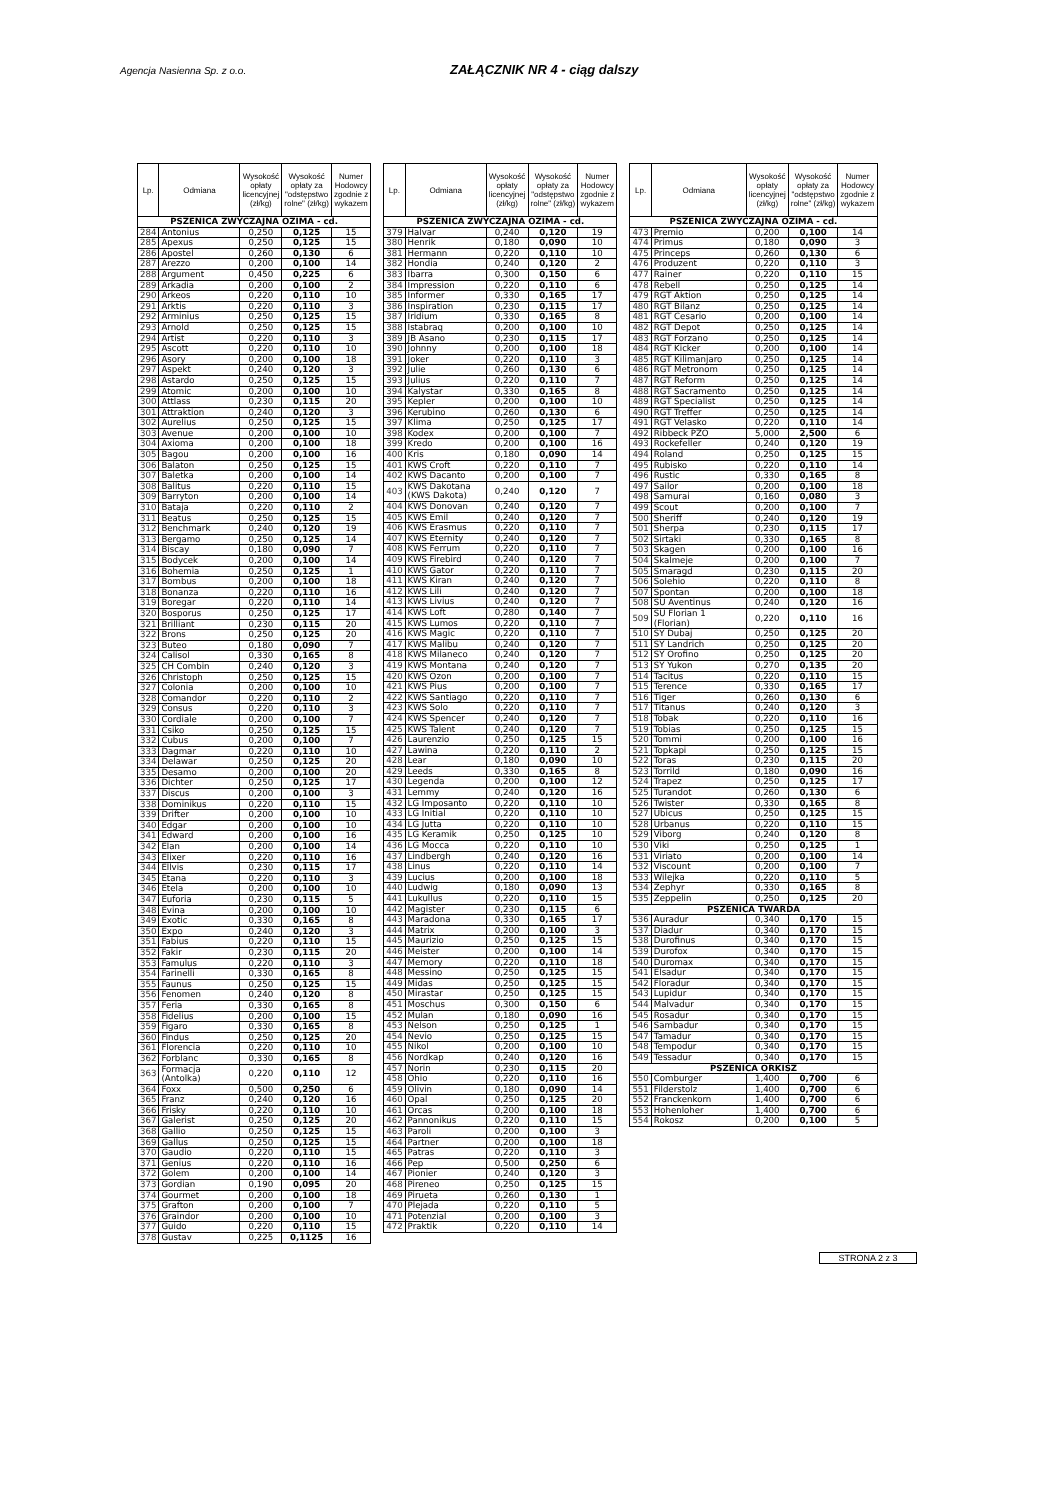Agencja Nasienna Sp. z o.o.
ZAŁĄCZNIK NR 4 - ciąg dalszy
| Lp. | Odmiana | Wysokość opłaty licencyjnej (zł/kg) | Wysokość opłaty za "odstępstwo rolne" (zł/kg) | Numer Hodowcy zgodnie z wykazem |
| --- | --- | --- | --- | --- |
| PSZENICA ZWYCZAJNA OZIMA - cd. | | | | |
| 284 | Antonius | 0,250 | 0,125 | 15 |
| 285 | Apexus | 0,250 | 0,125 | 15 |
| 286 | Apostel | 0,260 | 0,130 | 6 |
| 287 | Arezzo | 0,200 | 0,100 | 14 |
| 288 | Argument | 0,450 | 0,225 | 6 |
| 289 | Arkadia | 0,200 | 0,100 | 2 |
| 290 | Arkeos | 0,220 | 0,110 | 10 |
| 291 | Arktis | 0,220 | 0,110 | 3 |
| 292 | Arminius | 0,250 | 0,125 | 15 |
| 293 | Arnold | 0,250 | 0,125 | 15 |
| 294 | Artist | 0,220 | 0,110 | 3 |
| 295 | Ascott | 0,220 | 0,110 | 10 |
| 296 | Asory | 0,200 | 0,100 | 18 |
| 297 | Aspekt | 0,240 | 0,120 | 3 |
| 298 | Astardo | 0,250 | 0,125 | 15 |
| 299 | Atomic | 0,200 | 0,100 | 10 |
| 300 | Attlass | 0,230 | 0,115 | 20 |
| 301 | Attraktion | 0,240 | 0,120 | 3 |
| 302 | Aurelius | 0,250 | 0,125 | 15 |
| 303 | Avenue | 0,200 | 0,100 | 10 |
| 304 | Axioma | 0,200 | 0,100 | 18 |
| 305 | Bagou | 0,200 | 0,100 | 16 |
| 306 | Balaton | 0,250 | 0,125 | 15 |
| 307 | Baletka | 0,200 | 0,100 | 14 |
| 308 | Balitus | 0,220 | 0,110 | 15 |
| 309 | Barryton | 0,200 | 0,100 | 14 |
| 310 | Bataja | 0,220 | 0,110 | 2 |
| 311 | Beatus | 0,250 | 0,125 | 15 |
| 312 | Benchmark | 0,240 | 0,120 | 19 |
| 313 | Bergamo | 0,250 | 0,125 | 14 |
| 314 | Biscay | 0,180 | 0,090 | 7 |
| 315 | Bodycek | 0,200 | 0,100 | 14 |
| 316 | Bohemia | 0,250 | 0,125 | 1 |
| 317 | Bombus | 0,200 | 0,100 | 18 |
| 318 | Bonanza | 0,220 | 0,110 | 16 |
| 319 | Boregar | 0,220 | 0,110 | 14 |
| 320 | Bosporus | 0,250 | 0,125 | 17 |
| 321 | Brilliant | 0,230 | 0,115 | 20 |
| 322 | Brons | 0,250 | 0,125 | 20 |
| 323 | Buteo | 0,180 | 0,090 | 7 |
| 324 | Calisol | 0,330 | 0,165 | 8 |
| 325 | CH Combin | 0,240 | 0,120 | 3 |
| 326 | Christoph | 0,250 | 0,125 | 15 |
| 327 | Colonia | 0,200 | 0,100 | 10 |
| 328 | Comandor | 0,220 | 0,110 | 2 |
| 329 | Consus | 0,220 | 0,110 | 3 |
| 330 | Cordiale | 0,200 | 0,100 | 7 |
| 331 | Csiko | 0,250 | 0,125 | 15 |
| 332 | Cubus | 0,200 | 0,100 | 7 |
| 333 | Dagmar | 0,220 | 0,110 | 10 |
| 334 | Delawar | 0,250 | 0,125 | 20 |
| 335 | Desamo | 0,200 | 0,100 | 20 |
| 336 | Dichter | 0,250 | 0,125 | 17 |
| 337 | Discus | 0,200 | 0,100 | 3 |
| 338 | Dominikus | 0,220 | 0,110 | 15 |
| 339 | Drifter | 0,200 | 0,100 | 10 |
| 340 | Edgar | 0,200 | 0,100 | 10 |
| 341 | Edward | 0,200 | 0,100 | 16 |
| 342 | Elan | 0,200 | 0,100 | 14 |
| 343 | Elixer | 0,220 | 0,110 | 16 |
| 344 | Ellvis | 0,230 | 0,115 | 17 |
| 345 | Etana | 0,220 | 0,110 | 3 |
| 346 | Etela | 0,200 | 0,100 | 10 |
| 347 | Euforia | 0,230 | 0,115 | 5 |
| 348 | Evina | 0,200 | 0,100 | 10 |
| 349 | Exotic | 0,330 | 0,165 | 8 |
| 350 | Expo | 0,240 | 0,120 | 3 |
| 351 | Fabius | 0,220 | 0,110 | 15 |
| 352 | Fakir | 0,230 | 0,115 | 20 |
| 353 | Famulus | 0,220 | 0,110 | 3 |
| 354 | Farinelli | 0,330 | 0,165 | 8 |
| 355 | Faunus | 0,250 | 0,125 | 15 |
| 356 | Fenomen | 0,240 | 0,120 | 8 |
| 357 | Feria | 0,330 | 0,165 | 8 |
| 358 | Fidelius | 0,200 | 0,100 | 15 |
| 359 | Figaro | 0,330 | 0,165 | 8 |
| 360 | Findus | 0,250 | 0,125 | 20 |
| 361 | Florencia | 0,220 | 0,110 | 10 |
| 362 | Forblanc | 0,330 | 0,165 | 8 |
| 363 | Formacja (Antolka) | 0,220 | 0,110 | 12 |
| 364 | Foxx | 0,500 | 0,250 | 6 |
| 365 | Franz | 0,240 | 0,120 | 16 |
| 366 | Frisky | 0,220 | 0,110 | 10 |
| 367 | Galerist | 0,250 | 0,125 | 20 |
| 368 | Gallio | 0,250 | 0,125 | 15 |
| 369 | Gallus | 0,250 | 0,125 | 15 |
| 370 | Gaudio | 0,220 | 0,110 | 15 |
| 371 | Genius | 0,220 | 0,110 | 16 |
| 372 | Golem | 0,200 | 0,100 | 14 |
| 373 | Gordian | 0,190 | 0,095 | 20 |
| 374 | Gourmet | 0,200 | 0,100 | 18 |
| 375 | Grafton | 0,200 | 0,100 | 7 |
| 376 | Graindor | 0,200 | 0,100 | 10 |
| 377 | Guido | 0,220 | 0,110 | 15 |
| 378 | Gustav | 0,225 | 0,1125 | 16 |
| Lp. | Odmiana | Wysokość opłaty licencyjnej (zł/kg) | Wysokość opłaty za "odstępstwo rolne" (zł/kg) | Numer Hodowcy zgodnie z wykazem |
| --- | --- | --- | --- | --- |
| PSZENICA ZWYCZAJNA OZIMA - cd. | | | | |
| 379 | Halvar | 0,240 | 0,120 | 19 |
| 380 | Henrik | 0,180 | 0,090 | 10 |
| 381 | Hermann | 0,220 | 0,110 | 10 |
| 382 | Hondia | 0,240 | 0,120 | 2 |
| 383 | Ibarra | 0,300 | 0,150 | 6 |
| 384 | Impression | 0,220 | 0,110 | 6 |
| 385 | Informer | 0,330 | 0,165 | 17 |
| 386 | Inspiration | 0,230 | 0,115 | 17 |
| 387 | Iridium | 0,330 | 0,165 | 8 |
| 388 | Istabraq | 0,200 | 0,100 | 10 |
| 389 | JB Asano | 0,230 | 0,115 | 17 |
| 390 | Johnny | 0,200 | 0,100 | 18 |
| 391 | Joker | 0,220 | 0,110 | 3 |
| 392 | Julie | 0,260 | 0,130 | 6 |
| 393 | Julius | 0,220 | 0,110 | 7 |
| 394 | Kalystar | 0,330 | 0,165 | 8 |
| 395 | Kepler | 0,200 | 0,100 | 10 |
| 396 | Kerubino | 0,260 | 0,130 | 6 |
| 397 | Klima | 0,250 | 0,125 | 17 |
| 398 | Kodex | 0,200 | 0,100 | 7 |
| 399 | Kredo | 0,200 | 0,100 | 16 |
| 400 | Kris | 0,180 | 0,090 | 14 |
| 401 | KWS Croft | 0,220 | 0,110 | 7 |
| 402 | KWS Dacanto | 0,200 | 0,100 | 7 |
| 403 | KWS Dakotana (KWS Dakota) | 0,240 | 0,120 | 7 |
| 404 | KWS Donovan | 0,240 | 0,120 | 7 |
| 405 | KWS Emil | 0,240 | 0,120 | 7 |
| 406 | KWS Erasmus | 0,220 | 0,110 | 7 |
| 407 | KWS Eternity | 0,240 | 0,120 | 7 |
| 408 | KWS Ferrum | 0,220 | 0,110 | 7 |
| 409 | KWS Firebird | 0,240 | 0,120 | 7 |
| 410 | KWS Gator | 0,220 | 0,110 | 7 |
| 411 | KWS Kiran | 0,240 | 0,120 | 7 |
| 412 | KWS Lili | 0,240 | 0,120 | 7 |
| 413 | KWS Livius | 0,240 | 0,120 | 7 |
| 414 | KWS Loft | 0,280 | 0,140 | 7 |
| 415 | KWS Lumos | 0,220 | 0,110 | 7 |
| 416 | KWS Magic | 0,220 | 0,110 | 7 |
| 417 | KWS Malibu | 0,240 | 0,120 | 7 |
| 418 | KWS Milaneco | 0,240 | 0,120 | 7 |
| 419 | KWS Montana | 0,240 | 0,120 | 7 |
| 420 | KWS Ozon | 0,200 | 0,100 | 7 |
| 421 | KWS Pius | 0,200 | 0,100 | 7 |
| 422 | KWS Santiago | 0,220 | 0,110 | 7 |
| 423 | KWS Solo | 0,220 | 0,110 | 7 |
| 424 | KWS Spencer | 0,240 | 0,120 | 7 |
| 425 | KWS Talent | 0,240 | 0,120 | 7 |
| 426 | Laurenzio | 0,250 | 0,125 | 15 |
| 427 | Lawina | 0,220 | 0,110 | 2 |
| 428 | Lear | 0,180 | 0,090 | 10 |
| 429 | Leeds | 0,330 | 0,165 | 8 |
| 430 | Legenda | 0,200 | 0,100 | 12 |
| 431 | Lemmy | 0,240 | 0,120 | 16 |
| 432 | LG Imposanto | 0,220 | 0,110 | 10 |
| 433 | LG Initial | 0,220 | 0,110 | 10 |
| 434 | LG Jutta | 0,220 | 0,110 | 10 |
| 435 | LG Keramik | 0,250 | 0,125 | 10 |
| 436 | LG Mocca | 0,220 | 0,110 | 10 |
| 437 | Lindbergh | 0,240 | 0,120 | 16 |
| 438 | Linus | 0,220 | 0,110 | 14 |
| 439 | Lucius | 0,200 | 0,100 | 18 |
| 440 | Ludwig | 0,180 | 0,090 | 13 |
| 441 | Lukullus | 0,220 | 0,110 | 15 |
| 442 | Magister | 0,230 | 0,115 | 6 |
| 443 | Maradona | 0,330 | 0,165 | 17 |
| 444 | Matrix | 0,200 | 0,100 | 3 |
| 445 | Maurizio | 0,250 | 0,125 | 15 |
| 446 | Meister | 0,200 | 0,100 | 14 |
| 447 | Memory | 0,220 | 0,110 | 18 |
| 448 | Messino | 0,250 | 0,125 | 15 |
| 449 | Midas | 0,250 | 0,125 | 15 |
| 450 | Mirastar | 0,250 | 0,125 | 15 |
| 451 | Moschus | 0,300 | 0,150 | 6 |
| 452 | Mulan | 0,180 | 0,090 | 16 |
| 453 | Nelson | 0,250 | 0,125 | 1 |
| 454 | Nevio | 0,250 | 0,125 | 15 |
| 455 | Nikol | 0,200 | 0,100 | 10 |
| 456 | Nordkap | 0,240 | 0,120 | 16 |
| 457 | Norin | 0,230 | 0,115 | 20 |
| 458 | Ohio | 0,220 | 0,110 | 16 |
| 459 | Olivin | 0,180 | 0,090 | 14 |
| 460 | Opal | 0,250 | 0,125 | 20 |
| 461 | Orcas | 0,200 | 0,100 | 18 |
| 462 | Pannonikus | 0,220 | 0,110 | 15 |
| 463 | Paroli | 0,200 | 0,100 | 3 |
| 464 | Partner | 0,200 | 0,100 | 18 |
| 465 | Patras | 0,220 | 0,110 | 3 |
| 466 | Pep | 0,500 | 0,250 | 6 |
| 467 | Pionier | 0,240 | 0,120 | 3 |
| 468 | Pireneo | 0,250 | 0,125 | 15 |
| 469 | Pirueta | 0,260 | 0,130 | 1 |
| 470 | Plejada | 0,220 | 0,110 | 5 |
| 471 | Potenzial | 0,200 | 0,100 | 3 |
| 472 | Praktik | 0,220 | 0,110 | 14 |
| Lp. | Odmiana | Wysokość opłaty licencyjnej (zł/kg) | Wysokość opłaty za "odstępstwo rolne" (zł/kg) | Numer Hodowcy zgodnie z wykazem |
| --- | --- | --- | --- | --- |
| PSZENICA ZWYCZAJNA OZIMA - cd. | | | | |
| 473 | Premio | 0,200 | 0,100 | 14 |
| 474 | Primus | 0,180 | 0,090 | 3 |
| 475 | Princeps | 0,260 | 0,130 | 6 |
| 476 | Produzent | 0,220 | 0,110 | 3 |
| 477 | Rainer | 0,220 | 0,110 | 15 |
| 478 | Rebell | 0,250 | 0,125 | 14 |
| 479 | RGT Aktion | 0,250 | 0,125 | 14 |
| 480 | RGT Bilanz | 0,250 | 0,125 | 14 |
| 481 | RGT Cesario | 0,200 | 0,100 | 14 |
| 482 | RGT Depot | 0,250 | 0,125 | 14 |
| 483 | RGT Forzano | 0,250 | 0,125 | 14 |
| 484 | RGT Kicker | 0,200 | 0,100 | 14 |
| 485 | RGT Kilimanjaro | 0,250 | 0,125 | 14 |
| 486 | RGT Metronom | 0,250 | 0,125 | 14 |
| 487 | RGT Reform | 0,250 | 0,125 | 14 |
| 488 | RGT Sacramento | 0,250 | 0,125 | 14 |
| 489 | RGT Specialist | 0,250 | 0,125 | 14 |
| 490 | RGT Treffer | 0,250 | 0,125 | 14 |
| 491 | RGT Velasko | 0,220 | 0,110 | 14 |
| 492 | Ribbeck PZO | 5,000 | 2,500 | 6 |
| 493 | Rockefeller | 0,240 | 0,120 | 19 |
| 494 | Roland | 0,250 | 0,125 | 15 |
| 495 | Rubisko | 0,220 | 0,110 | 14 |
| 496 | Rustic | 0,330 | 0,165 | 8 |
| 497 | Sailor | 0,200 | 0,100 | 18 |
| 498 | Samurai | 0,160 | 0,080 | 3 |
| 499 | Scout | 0,200 | 0,100 | 7 |
| 500 | Sheriff | 0,240 | 0,120 | 19 |
| 501 | Sherpa | 0,230 | 0,115 | 17 |
| 502 | Sirtaki | 0,330 | 0,165 | 8 |
| 503 | Skagen | 0,200 | 0,100 | 16 |
| 504 | Skalmeje | 0,200 | 0,100 | 7 |
| 505 | Smaragd | 0,230 | 0,115 | 20 |
| 506 | Solehio | 0,220 | 0,110 | 8 |
| 507 | Spontan | 0,200 | 0,100 | 18 |
| 508 | SU Aventinus | 0,240 | 0,120 | 16 |
| 509 | SU Florian 1 (Florian) | 0,220 | 0,110 | 16 |
| 510 | SY Dubaj | 0,250 | 0,125 | 20 |
| 511 | SY Landrich | 0,250 | 0,125 | 20 |
| 512 | SY Orofino | 0,250 | 0,125 | 20 |
| 513 | SY Yukon | 0,270 | 0,135 | 20 |
| 514 | Tacitus | 0,220 | 0,110 | 15 |
| 515 | Terence | 0,330 | 0,165 | 17 |
| 516 | Tiger | 0,260 | 0,130 | 6 |
| 517 | Titanus | 0,240 | 0,120 | 3 |
| 518 | Tobak | 0,220 | 0,110 | 16 |
| 519 | Tobias | 0,250 | 0,125 | 15 |
| 520 | Tommi | 0,200 | 0,100 | 16 |
| 521 | Topkapi | 0,250 | 0,125 | 15 |
| 522 | Toras | 0,230 | 0,115 | 20 |
| 523 | Torrild | 0,180 | 0,090 | 16 |
| 524 | Trapez | 0,250 | 0,125 | 17 |
| 525 | Turandot | 0,260 | 0,130 | 6 |
| 526 | Twister | 0,330 | 0,165 | 8 |
| 527 | Ubicus | 0,250 | 0,125 | 15 |
| 528 | Urbanus | 0,220 | 0,110 | 15 |
| 529 | Viborg | 0,240 | 0,120 | 8 |
| 530 | Viki | 0,250 | 0,125 | 1 |
| 531 | Viriato | 0,200 | 0,100 | 14 |
| 532 | Viscount | 0,200 | 0,100 | 7 |
| 533 | Wilejka | 0,220 | 0,110 | 5 |
| 534 | Zephyr | 0,330 | 0,165 | 8 |
| 535 | Zeppelin | 0,250 | 0,125 | 20 |
| PSZENICA TWARDA | | | | |
| 536 | Auradur | 0,340 | 0,170 | 15 |
| 537 | Diadur | 0,340 | 0,170 | 15 |
| 538 | Durofinus | 0,340 | 0,170 | 15 |
| 539 | Durofox | 0,340 | 0,170 | 15 |
| 540 | Duromax | 0,340 | 0,170 | 15 |
| 541 | Elsadur | 0,340 | 0,170 | 15 |
| 542 | Floradur | 0,340 | 0,170 | 15 |
| 543 | Lupidur | 0,340 | 0,170 | 15 |
| 544 | Malvadur | 0,340 | 0,170 | 15 |
| 545 | Rosadur | 0,340 | 0,170 | 15 |
| 546 | Sambadur | 0,340 | 0,170 | 15 |
| 547 | Tamadur | 0,340 | 0,170 | 15 |
| 548 | Tempodur | 0,340 | 0,170 | 15 |
| 549 | Tessadur | 0,340 | 0,170 | 15 |
| PSZENICA ORKISZ | | | | |
| 550 | Comburger | 1,400 | 0,700 | 6 |
| 551 | Filderstolz | 1,400 | 0,700 | 6 |
| 552 | Franckenkorn | 1,400 | 0,700 | 6 |
| 553 | Hohenloher | 1,400 | 0,700 | 6 |
| 554 | Rokosz | 0,200 | 0,100 | 5 |
STRONA 2 z 3